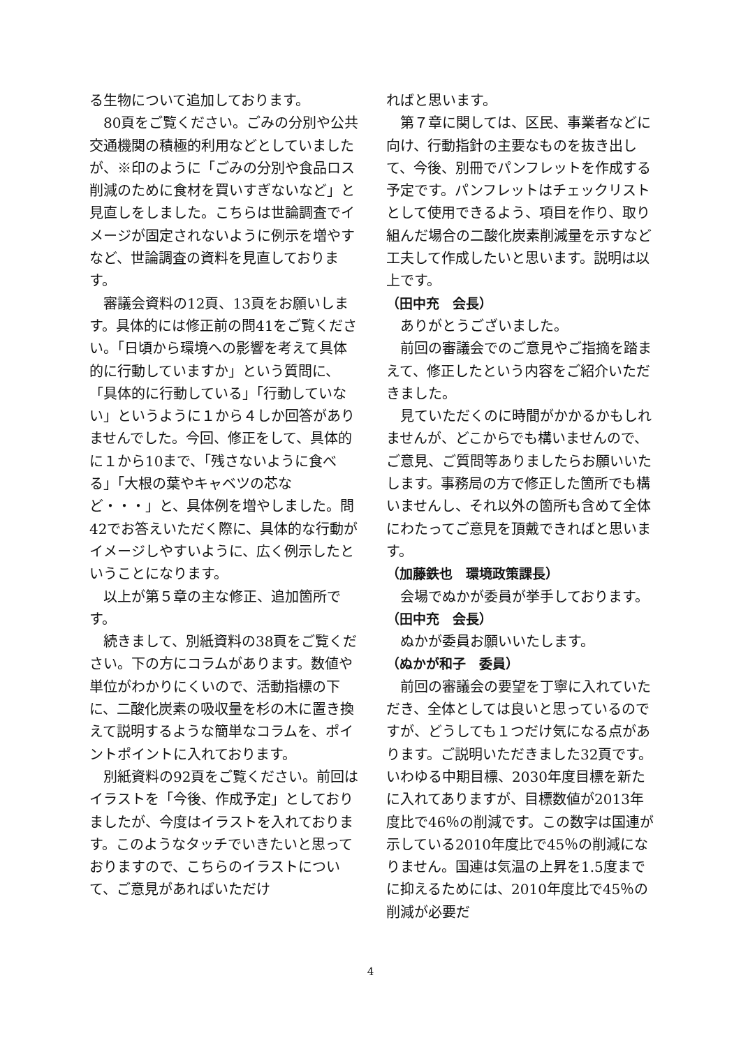る生物について追加しております。
80頁をご覧ください。ごみの分別や公共交通機関の積極的利用などとしていましたが、※印のように「ごみの分別や食品ロス削減のために食材を買いすぎないなど」と見直しをしました。こちらは世論調査でイメージが固定されないように例示を増やすなど、世論調査の資料を見直しております。
審議会資料の12頁、13頁をお願いします。具体的には修正前の問41をご覧ください。「日頃から環境への影響を考えて具体的に行動していますか」という質問に、「具体的に行動している」「行動していない」というように１から４しか回答がありませんでした。今回、修正をして、具体的に１から10まで、「残さないように食べる」「大根の葉やキャベツの芯など・・・」と、具体例を増やしました。問42でお答えいただく際に、具体的な行動がイメージしやすいように、広く例示したということになります。
以上が第５章の主な修正、追加箇所です。
続きまして、別紙資料の38頁をご覧ください。下の方にコラムがあります。数値や単位がわかりにくいので、活動指標の下に、二酸化炭素の吸収量を杉の木に置き換えて説明するような簡単なコラムを、ポイントポイントに入れております。
別紙資料の92頁をご覧ください。前回はイラストを「今後、作成予定」としておりましたが、今度はイラストを入れております。このようなタッチでいきたいと思っておりますので、こちらのイラストについて、ご意見があればいただけ
ればと思います。
第７章に関しては、区民、事業者などに向け、行動指針の主要なものを抜き出して、今後、別冊でパンフレットを作成する予定です。パンフレットはチェックリストとして使用できるよう、項目を作り、取り組んだ場合の二酸化炭素削減量を示すなど工夫して作成したいと思います。説明は以上です。
（田中充　会長）
ありがとうございました。
前回の審議会でのご意見やご指摘を踏まえて、修正したという内容をご紹介いただきました。
見ていただくのに時間がかかるかもしれませんが、どこからでも構いませんので、ご意見、ご質問等ありましたらお願いいたします。事務局の方で修正した箇所でも構いませんし、それ以外の箇所も含めて全体にわたってご意見を頂戴できればと思います。
（加藤鉄也　環境政策課長）
会場でぬかが委員が挙手しております。
（田中充　会長）
ぬかが委員お願いいたします。
（ぬかが和子　委員）
前回の審議会の要望を丁寧に入れていただき、全体としては良いと思っているのですが、どうしても１つだけ気になる点があります。ご説明いただきました32頁です。いわゆる中期目標、2030年度目標を新たに入れてありますが、目標数値が2013年度比で46％の削減です。この数字は国連が示している2010年度比で45％の削減になりません。国連は気温の上昇を1.5度までに抑えるためには、2010年度比で45％の削減が必要だ
4